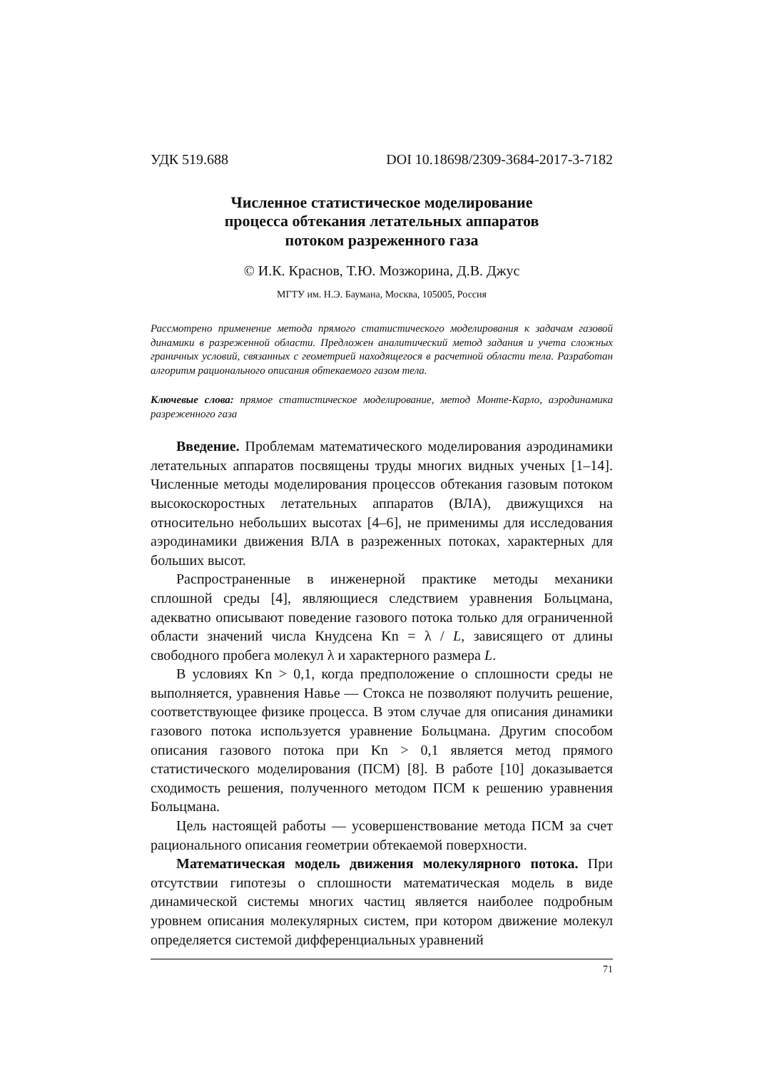УДК 519.688 DOI 10.18698/2309-3684-2017-3-7182
Численное статистическое моделирование
процесса обтекания летательных аппаратов
потоком разреженного газа
© И.К. Краснов, Т.Ю. Мозжорина, Д.В. Джус
МГТУ им. Н.Э. Баумана, Москва, 105005, Россия
Рассмотрено применение метода прямого статистического моделирования к задачам газовой динамики в разреженной области. Предложен аналитический метод задания и учета сложных граничных условий, связанных с геометрией находящегося в расчетной области тела. Разработан алгоритм рационального описания обтекаемого газом тела.
Ключевые слова: прямое статистическое моделирование, метод Монте-Карло, аэродинамика разреженного газа
Введение. Проблемам математического моделирования аэродинамики летательных аппаратов посвящены труды многих видных ученых [1–14]. Численные методы моделирования процессов обтекания газовым потоком высокоскоростных летательных аппаратов (ВЛА), движущихся на относительно небольших высотах [4–6], не применимы для исследования аэродинамики движения ВЛА в разреженных потоках, характерных для больших высот.
Распространенные в инженерной практике методы механики сплошной среды [4], являющиеся следствием уравнения Больцмана, адекватно описывают поведение газового потока только для ограниченной области значений числа Кнудсена Kn = λ / L, зависящего от длины свободного пробега молекул λ и характерного размера L.
В условиях Kn > 0,1, когда предположение о сплошности среды не выполняется, уравнения Навье — Стокса не позволяют получить решение, соответствующее физике процесса. В этом случае для описания динамики газового потока используется уравнение Больцмана. Другим способом описания газового потока при Kn > 0,1 является метод прямого статистического моделирования (ПСМ) [8]. В работе [10] доказывается сходимость решения, полученного методом ПСМ к решению уравнения Больцмана.
Цель настоящей работы — усовершенствование метода ПСМ за счет рационального описания геометрии обтекаемой поверхности.
Математическая модель движения молекулярного потока. При отсутствии гипотезы о сплошности математическая модель в виде динамической системы многих частиц является наиболее подробным уровнем описания молекулярных систем, при котором движение молекул определяется системой дифференциальных уравнений
71